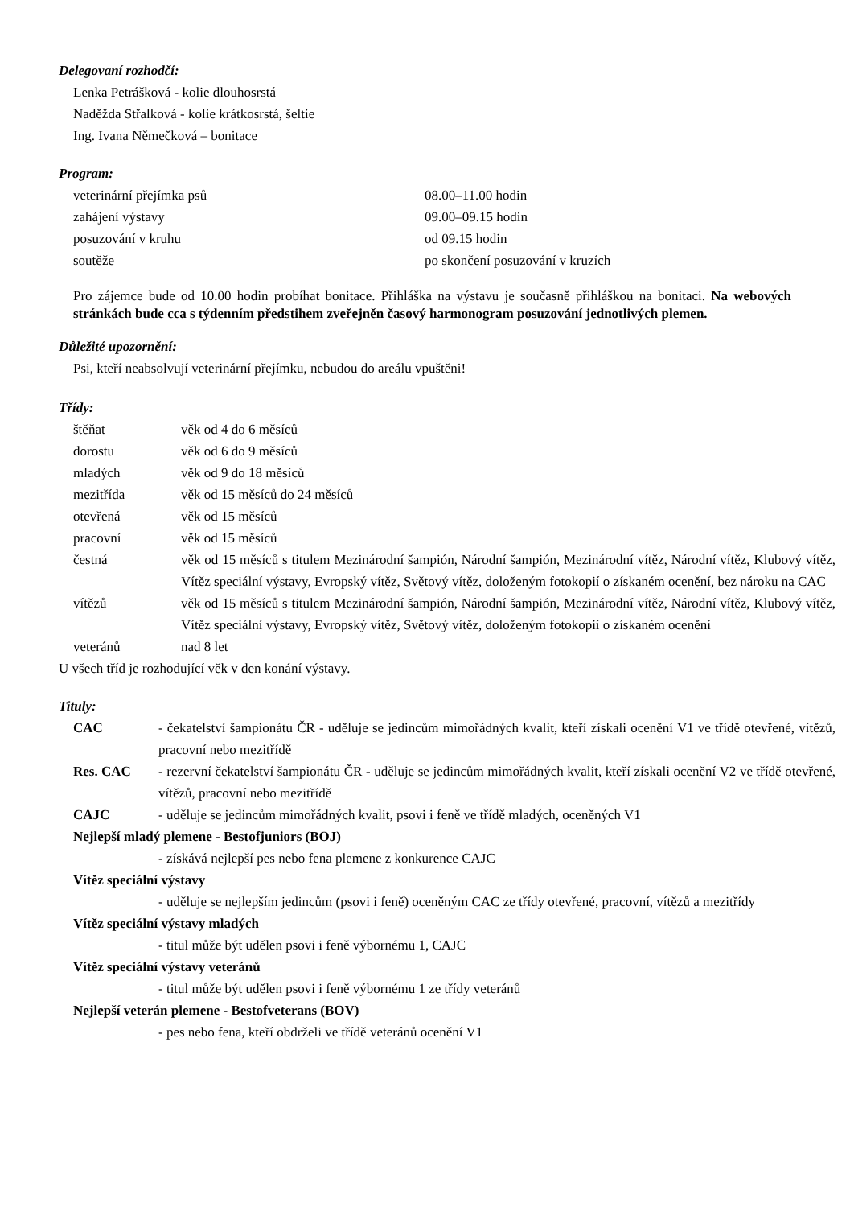Delegovaní rozhodčí:
Lenka Petrášková - kolie dlouhosrstá
Naděžda Střalková - kolie krátkosrstá, šeltie
Ing. Ivana Němečková – bonitace
Program:
| veterinární přejímka psů | 08.00–11.00 hodin |
| zahájení výstavy | 09.00–09.15 hodin |
| posuzování v kruhu | od 09.15 hodin |
| soutěže | po skončení posuzování v kruzích |
Pro zájemce bude od 10.00 hodin probíhat bonitace. Přihláška na výstavu je současně přihláškou na bonitaci. Na webových stránkách bude cca s týdenním předstihem zveřejněn časový harmonogram posuzování jednotlivých plemen.
Důležité upozornění:
Psi, kteří neabsolvují veterinární přejímku, nebudou do areálu vpuštěni!
Třídy:
| štěňat | věk od 4 do 6 měsíců |
| dorostu | věk od 6 do 9 měsíců |
| mladých | věk od 9 do 18 měsíců |
| mezitřída | věk od 15 měsíců do 24 měsíců |
| otevřená | věk od 15 měsíců |
| pracovní | věk od 15 měsíců |
| čestná | věk od 15 měsíců s titulem Mezinárodní šampión, Národní šampión, Mezinárodní vítěz, Národní vítěz, Klubový vítěz, Vítěz speciální výstavy, Evropský vítěz, Světový vítěz, doloženým fotokopií o získaném ocenění, bez nároku na CAC |
| vítězů | věk od 15 měsíců s titulem Mezinárodní šampión, Národní šampión, Mezinárodní vítěz, Národní vítěz, Klubový vítěz, Vítěz speciální výstavy, Evropský vítěz, Světový vítěz, doloženým fotokopií o získaném ocenění |
| veteránů | nad 8 let |
U všech tříd je rozhodující věk v den konání výstavy.
Tituly:
| CAC | - čekatelství šampionátu ČR - uděluje se jedincům mimořádných kvalit, kteří získali ocenění V1 ve třídě otevřené, vítězů, pracovní nebo mezitřídě |
| Res. CAC | - rezervní čekatelství šampionátu ČR - uděluje se jedincům mimořádných kvalit, kteří získali ocenění V2 ve třídě otevřené, vítězů, pracovní nebo mezitřídě |
| CAJC | - uděluje se jedincům mimořádných kvalit, psovi i feně ve třídě mladých, oceněných V1 |
| Nejlepší mladý plemene - Bestofjuniors (BOJ) | |
| | - získává nejlepší pes nebo fena plemene z konkurence CAJC |
| Vítěz speciální výstavy | |
| | - uděluje se nejlepším jedincům (psovi i feně) oceněným CAC ze třídy otevřené, pracovní, vítězů a mezitřídy |
| Vítěz speciální výstavy mladých | |
| | - titul může být udělen psovi i feně výbornému 1, CAJC |
| Vítěz speciální výstavy veteránů | |
| | - titul může být udělen psovi i feně výbornému 1 ze třídy veteránů |
| Nejlepší veterán plemene - Bestofveterans (BOV) | |
| | - pes nebo fena, kteří obdrželi ve třídě veteránů ocenění V1 |